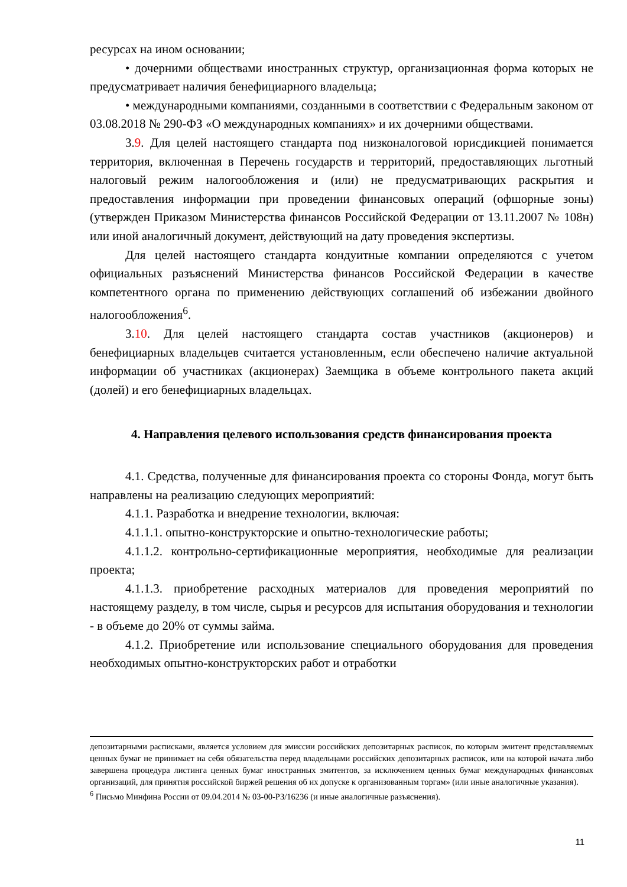ресурсах на ином основании;
• дочерними обществами иностранных структур, организационная форма которых не предусматривает наличия бенефициарного владельца;
• международными компаниями, созданными в соответствии с Федеральным законом от 03.08.2018 № 290-ФЗ «О международных компаниях» и их дочерними обществами.
3.9. Для целей настоящего стандарта под низконалоговой юрисдикцией понимается территория, включенная в Перечень государств и территорий, предоставляющих льготный налоговый режим налогообложения и (или) не предусматривающих раскрытия и предоставления информации при проведении финансовых операций (офшорные зоны) (утвержден Приказом Министерства финансов Российской Федерации от 13.11.2007 № 108н) или иной аналогичный документ, действующий на дату проведения экспертизы.
Для целей настоящего стандарта кондуитные компании определяются с учетом официальных разъяснений Министерства финансов Российской Федерации в качестве компетентного органа по применению действующих соглашений об избежании двойного налогообложения<sup>6</sup>.
3.10. Для целей настоящего стандарта состав участников (акционеров) и бенефициарных владельцев считается установленным, если обеспечено наличие актуальной информации об участниках (акционерах) Заемщика в объеме контрольного пакета акций (долей) и его бенефициарных владельцах.
4. Направления целевого использования средств финансирования проекта
4.1. Средства, полученные для финансирования проекта со стороны Фонда, могут быть направлены на реализацию следующих мероприятий:
4.1.1. Разработка и внедрение технологии, включая:
4.1.1.1. опытно-конструкторские и опытно-технологические работы;
4.1.1.2. контрольно-сертификационные мероприятия, необходимые для реализации проекта;
4.1.1.3. приобретение расходных материалов для проведения мероприятий по настоящему разделу, в том числе, сырья и ресурсов для испытания оборудования и технологии - в объеме до 20% от суммы займа.
4.1.2. Приобретение или использование специального оборудования для проведения необходимых опытно-конструкторских работ и отработки
депозитарными расписками, является условием для эмиссии российских депозитарных расписок, по которым эмитент представляемых ценных бумаг не принимает на себя обязательства перед владельцами российских депозитарных расписок, или на которой начата либо завершена процедура листинга ценных бумаг иностранных эмитентов, за исключением ценных бумаг международных финансовых организаций, для принятия российской биржей решения об их допуске к организованным торгам» (или иные аналогичные указания).
<sup>6</sup> Письмо Минфина России от 09.04.2014 № 03-00-РЗ/16236 (и иные аналогичные разъяснения).
11